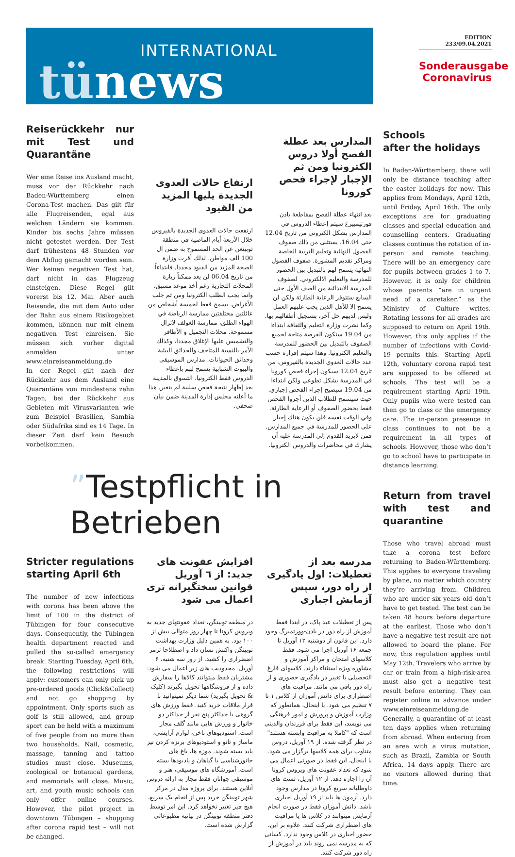INTERNATIONAL
tünews
EDITION 233/09.04.2021
Sonderausgabe
Coronavirus
Reiserückkehr nur mit Test und Quarantäne
Wer eine Reise ins Ausland macht, muss vor der Rückkehr nach Baden-Württemberg einen Corona-Test machen. Das gilt für alle Flugreisenden, egal aus welchen Ländern sie kommen. Kinder bis sechs Jahre müssen nicht getestet werden. Der Test darf frühestens 48 Stunden vor dem Abflug gemacht worden sein. Wer keinen negativen Test hat, darf nicht in das Flugzeug einsteigen. Diese Regel gilt vorerst bis 12. Mai. Aber auch Reisende, die mit dem Auto oder der Bahn aus einem Risikogebiet kommen, können nur mit einem negativen Test einreisen. Sie müssen sich vorher digital anmelden unter www.einreiseanmeldung.de
In der Regel gilt nach der Rückkehr aus dem Ausland eine Quarantäne von mindestens zehn Tagen, bei der Rückkehr aus Gebieten mit Virusvarianten wie zum Beispiel Brasilien, Sambia oder Südafrika sind es 14 Tage. In dieser Zeit darf kein Besuch vorbeikommen.
ارتفاع حالات العدوى الجديدة يليها المزيد من القيود
ارتفعت حالات العدوى الجديدة بالفيروس خلال الأربعة أيام الماضية في منطقة توبينغن عن الحد المسموح به ضمن ال 100 ألف مواطن. لذلك أقرت وزارة الصحة المزيد من القيود مجددا. فابتداءاً من تاريخ 06.04 لن يعد ممكناً زيارة المحلات التجارية رغم أخذ موعد مسبق، وانما يجب الطلب الكترونيا ومن ثم جلب الأغراض. يسمح فقط لخمسة أشخاص من عائلتين مختلفتين ممارسة الرياضة في الهواء الطلق، ممارسة الغولف لاتزال مسموحة. محلات التجميل و الأظافر والتشميس عليها الإغلاق مجددا، وكذلك الأمر بالنسبة للمتاحف والحدائق البيئية وحدائق الحيوانات. مدارس الموسيقى والبيوت الشبابية يسمح لهم بإعطاء الدروس فقط الكترونيا. التسوق بالمدينة بعد إظهار نتيجة فحص سلبية لم يتغير. هذا ما أعلنه مجلس إدارة المدينة ضمن بيان صحفي.
المدارس بعد عطلة الفصح أولا دروس الكترونيا ومن ثم الإجبار لإجراء فحص كورونا
بعد انتهاء عطلة الفصح بمقاطعة بادن فورتيمبيرغ سيتم إعطاء الدروس في المدارس بشكل الكتروني من تاريخ 12.04 حتى 16.04. يستثنى من ذلك صفوف الفصول النهائية وتعليم التربية الخاصة ومراكز تقديم المشورة. صفوف الفصول النهائية يسمح لهم بالتبديل بين الحضور للمدرسة والتعليم الالكتروني. لصفوف المدرسة الابتدائية من الصف الأول حتى السابع ستتوفر الرعاية الطارئة ولكن لن يسمح إلا للأهل الذين يجب عليهم العمل وليس لديهم حل آخر، بتسجيل أطفالهم بها. وكما نشرت وزارة التعليم والثقافة ابتداءا من 19.04 ستكون الفرصة متاحة لجميع الصفوف بالتبديل بين الحضور للمدرسة والتعليم الكترونيا. وهذا سيتم إقراره حسب عدد حالات العدوى الجديدة بالفيروس. من تاريخ 12.04 سيكون إجراء فحص كورونا في المدرسة بشكل تطوعي ولكن ابتداءا من 19.04 سيصبح إجراء الفحص إجباري. حيث سيسمح للطلاب الذين أجروا الفحص فقط بحضور الصفوف أو الرعاية الطارئة. وفي الوقت نفسه فلن يكون هناك إجبار على الحضور للمدرسة في جميع المدارس. فمن لايريد القدوم إلى المدرسة عليه أن يشارك في محاضرات والدروس الكترونيا.
”Testpflicht in Betrieben
Stricter regulations starting April 6th
The number of new infections with corona has been above the limit of 100 in the district of Tübingen for four consecutive days. Consequently, the Tübingen health department reacted and pulled the so-called emergency break. Starting Tuesday, April 6th, the following restrictions will apply: customers can only pick up pre-ordered goods (Click&Collect) and not go shopping by appointment. Only sports such as golf is still allowed, and group sport can be held with a maximum of five people from no more than two households. Nail, cosmetic, massage, tanning and tattoo studios must close. Museums, zoological or botanical gardens, and memorials will close. Music, art, and youth music schools can only offer online courses. However, the pilot project in downtown Tübingen – shopping after corona rapid test – will not be changed.
افزایش عفونت های جدید: از ٦ آوریل قوانین سختگیرانه تری اعمال می شود
در منطقه توبینگن، تعداد عفونتهای جدید به ویروس کرونا تا چهار روز متوالی بیش از ۱۰۰ بود. به همین دلیل وزارت بهداشت توبینگن واکنش نشان داد و اصطلاحا ترمز اضطراری را کشید. از روز سه شنبه، ۶ آوریل، محدودیت های زیر اعمال می شود: مشتریان فقط میتوانند کالاها را سفارش داده و از فروشگاهها تحویل بگیرند (کلیک & تحویل بگیرید) شما دیگر نمیتوانید با قرار ملاقات خرید کنید. فقط ورزش های گروهی با حداکثر پنج نفر از حداکثر دو خانوار و ورزش هایی مانند گلف مجاز است. استودیوهای ناخن، لوازم آرایشی، ماساژ و تاتو و استودیوهای برنزه کردن نیز باید بسته شوند. موزه ها، باغ های جانورشناسی یا گیاهان و یادبودها بسته است. آموزشگاه های موسیقی، هنر و موسیقی جوانان فقط مجاز به ارائه دروس آنلاین هستند. برای پروژه مدل در مرکز شهر توبینگن خرید پس از انجام یک سریع، هیچ چیز تغییر نخواهد کرد. این امر توسط دفتر منطقه توبینگن در بیانیه مطبوعاتی گزارش شده است.
مدرسه بعد از تعطیلات: اول یادگیری از راه دور، سپس آزمایش اجباری
پس از تعطیلات عید پاک، در ابتدا فقط آموزش از راه دور در بادن-وورتمبرگ وجود دارد. این قانون از دوشنبه ۱۲ آوریل تا جمعه ۱۶ آوریل اجرا می شود. فقط کلاسهای امتحان و مراکز آموزش و مشاوره ویژه استثناء دارند. کلاسهای فارغ التحصیلی با تغییر در یادگیری حضوری و از راه دور باقی می مانند. مراقبت های اضطراری برای دانش آموزان از کلاس ۱ تا ۷ تنظیم می شود. با اینحال، همانطور که وزارت آموزش و پرورش و امور فرهنگی می نویسد، این فقط برای فرزندان والدینی است که "کاملا به مراقبت وابسته هستند" در نظر گرفته شده. از ۱۹ آوریل، دروس متناوب برای همه کلاسها برگزار می شود. با اینحال، این فقط در صورتی اعمال می شود که تعداد عفونت های ویروس کرونا آن را اجازه دهد. از ۱۲ آوریل، تست های داوطلبانه سریع کرونا در مدارس وجود دارد. آزمون ها باید از ۱۹ آوریل اجباری باشد. دانش آموزان فقط در صورت انجام آزمایش میتوانند در کلاس ها یا مراقبت های اضطراری شرکت کنند. علاوه بر این، حضور اجباری در کلاس وجود ندارد. کسانی که به مدرسه نمی روند باید در آموزش از راه دور شرکت کنند.
Schools
after the holidays
In Baden-Württemberg, there will only be distance teaching after the easter holidays for now. This applies from Mondays, April 12th, until Friday, April 16th. The only exceptions are for graduating classes and special education and counselling centers. Graduating classes continue the rotation of in-person and remote teaching. There will be an emergency care for pupils between grades 1 to 7. However, it is only for children whose parents “are in urgent need of a caretaker,” as the Ministry of Culture writes. Rotating lessons for all grades are supposed to return on April 19th. However, this only applies if the number of infections with Covid-19 permits this. Starting April 12th, voluntary corona rapid test are supposed to be offered at schools. The test will be a requirement starting April 19th. Only pupils who were tested can then go to class or the emergency care. The in-person presence in class continues to not be a requirement in all types of schools. However, those who don’t go to school have to participate in distance learning.
Return from travel with test and quarantine
Those who travel abroad must take a corona test before returning to Baden-Württemberg. This applies to everyone traveling by plane, no matter which country they’re arriving from. Children who are under six years old don’t have to get tested. The test can be taken 48 hours before departure at the earliest. Those who don’t have a negative test result are not allowed to board the plane. For now, this regulation applies until May 12th. Travelers who arrive by car or train from a high-risk-area must also get a negative test result before entering. They can register online in advance under www.einreiseanmeldung.de
Generally, a quarantine of at least ten days applies when returning from abroad. When entering from an area with a virus mutation, such as Brazil, Zambia or South Africa, 14 days apply. There are no visitors allowed during that time.